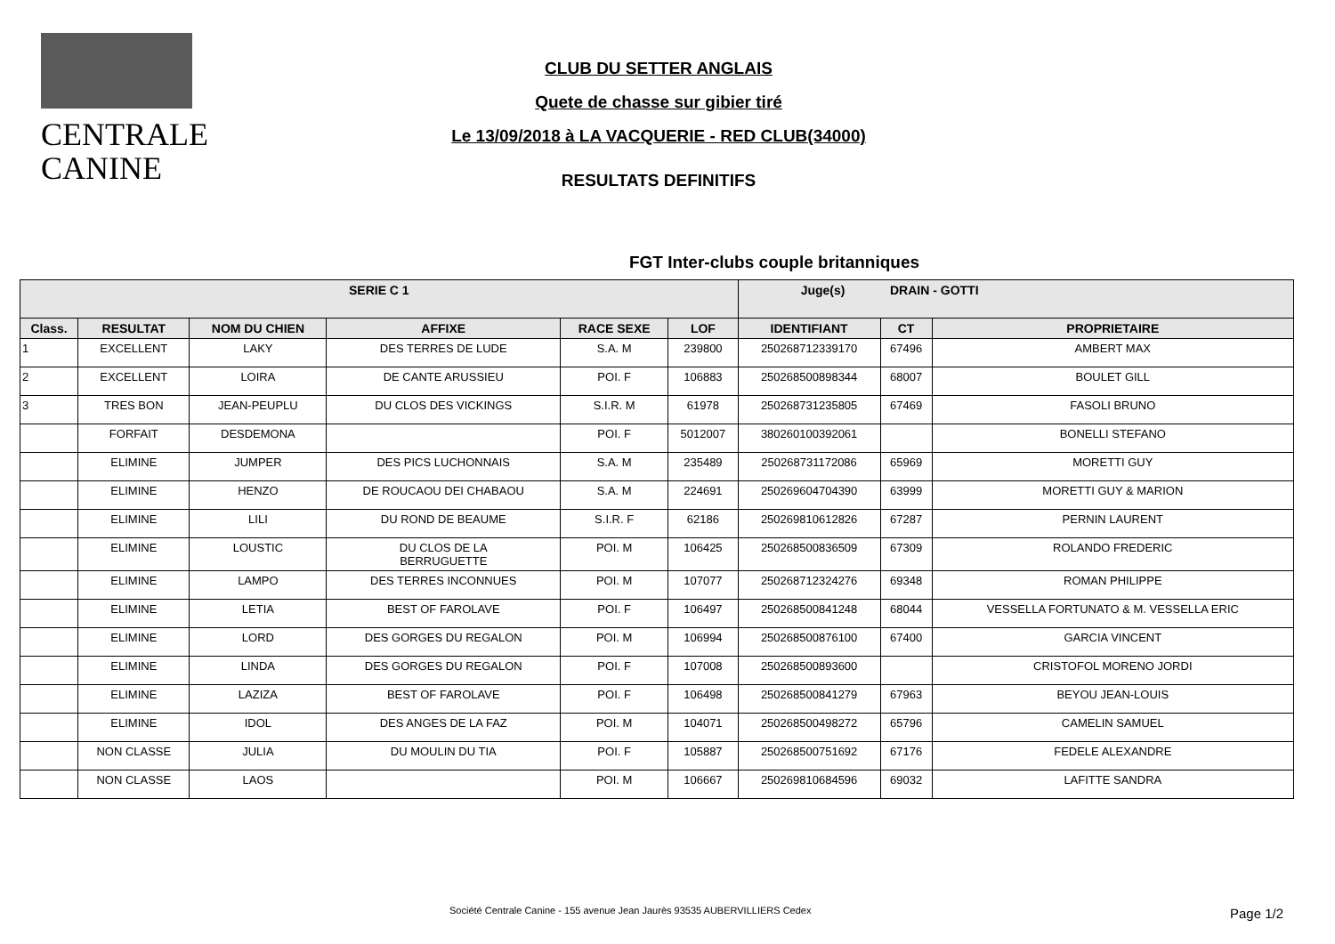CENTRALE
CANINE
CLUB DU SETTER ANGLAIS
Quete de chasse sur gibier tiré
Le 13/09/2018 à LA VACQUERIE - RED CLUB(34000)
RESULTATS DEFINITIFS
FGT Inter-clubs couple britanniques
| SERIE C 1 | | | | | | Juge(s) DRAIN - GOTTI | | |
| --- | --- | --- | --- | --- | --- | --- | --- | --- |
| Class. | RESULTAT | NOM DU CHIEN | AFFIXE | RACE SEXE | LOF | IDENTIFIANT | CT | PROPRIETAIRE |
| 1 | EXCELLENT | LAKY | DES TERRES DE LUDE | S.A. M | 239800 | 250268712339170 | 67496 | AMBERT MAX |
| 2 | EXCELLENT | LOIRA | DE CANTE ARUSSIEU | POI. F | 106883 | 250268500898344 | 68007 | BOULET GILL |
| 3 | TRES BON | JEAN-PEUPLU | DU CLOS DES VICKINGS | S.I.R. M | 61978 | 250268731235805 | 67469 | FASOLI BRUNO |
| | FORFAIT | DESDEMONA | | POI. F | 5012007 | 380260100392061 | | BONELLI STEFANO |
| | ELIMINE | JUMPER | DES PICS LUCHONNAIS | S.A. M | 235489 | 250268731172086 | 65969 | MORETTI GUY |
| | ELIMINE | HENZO | DE ROUCAOU DEI CHABAOU | S.A. M | 224691 | 250269604704390 | 63999 | MORETTI GUY & MARION |
| | ELIMINE | LILI | DU ROND DE BEAUME | S.I.R. F | 62186 | 250269810612826 | 67287 | PERNIN LAURENT |
| | ELIMINE | LOUSTIC | DU CLOS DE LA BERRUGUETTE | POI. M | 106425 | 250268500836509 | 67309 | ROLANDO FREDERIC |
| | ELIMINE | LAMPO | DES TERRES INCONNUES | POI. M | 107077 | 250268712324276 | 69348 | ROMAN PHILIPPE |
| | ELIMINE | LETIA | BEST OF FAROLAVE | POI. F | 106497 | 250268500841248 | 68044 | VESSELLA FORTUNATO & M. VESSELLA ERIC |
| | ELIMINE | LORD | DES GORGES DU REGALON | POI. M | 106994 | 250268500876100 | 67400 | GARCIA VINCENT |
| | ELIMINE | LINDA | DES GORGES DU REGALON | POI. F | 107008 | 250268500893600 | | CRISTOFOL MORENO JORDI |
| | ELIMINE | LAZIZA | BEST OF FAROLAVE | POI. F | 106498 | 250268500841279 | 67963 | BEYOU JEAN-LOUIS |
| | ELIMINE | IDOL | DES ANGES DE LA FAZ | POI. M | 104071 | 250268500498272 | 65796 | CAMELIN SAMUEL |
| | NON CLASSE | JULIA | DU MOULIN DU TIA | POI. F | 105887 | 250268500751692 | 67176 | FEDELE ALEXANDRE |
| | NON CLASSE | LAOS | | POI. M | 106667 | 250269810684596 | 69032 | LAFITTE SANDRA |
Société Centrale Canine - 155 avenue Jean Jaurès 93535 AUBERVILLIERS Cedex
Page 1/2